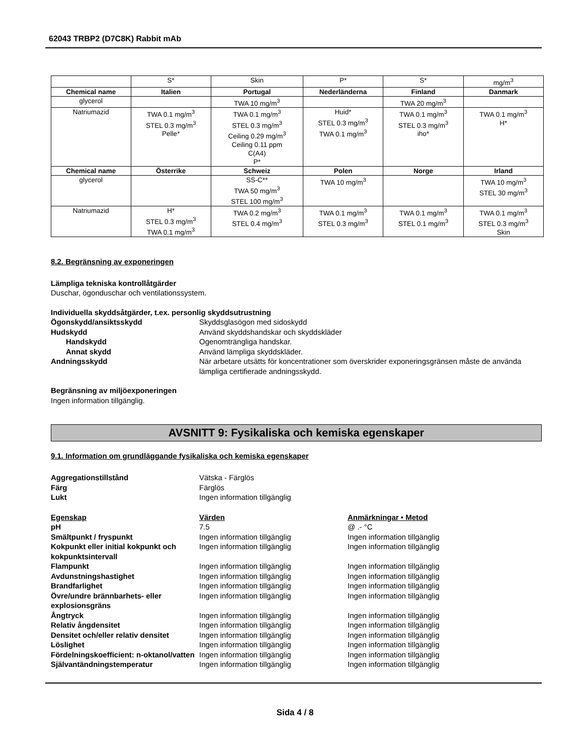62043 TRBP2 (D7C8K) Rabbit mAb
| | S* | Skin | P* | S* | mg/m<sup>3</sup> |
| Chemical name | Italien | Portugal | Nederländerna | Finland | Danmark |
| glycerol | | TWA 10 mg/m<sup>3</sup> | | TWA 20 mg/m<sup>3</sup> | |
| Natriumazid | TWA 0.1 mg/m<sup>3</sup> STEL 0.3 mg/m<sup>3</sup> Pelle* | TWA 0.1 mg/m<sup>3</sup> STEL 0.3 mg/m<sup>3</sup> Ceiling 0.29 mg/m<sup>3</sup> Ceiling 0.11 ppm C(A4) P* | Huid* STEL 0.3 mg/m<sup>3</sup> TWA 0.1 mg/m<sup>3</sup> | TWA 0.1 mg/m<sup>3</sup> STEL 0.3 mg/m<sup>3</sup> iho* | TWA 0.1 mg/m<sup>3</sup> H* |
| Chemical name | Österrike | Schweiz | Polen | Norge | Irland |
| glycerol | | SS-C** TWA 50 mg/m<sup>3</sup> STEL 100 mg/m<sup>3</sup> | TWA 10 mg/m<sup>3</sup> | | TWA 10 mg/m<sup>3</sup> STEL 30 mg/m<sup>3</sup> |
| Natriumazid | H* STEL 0.3 mg/m<sup>3</sup> TWA 0.1 mg/m<sup>3</sup> | TWA 0.2 mg/m<sup>3</sup> STEL 0.4 mg/m<sup>3</sup> | TWA 0.1 mg/m<sup>3</sup> STEL 0.3 mg/m<sup>3</sup> | TWA 0.1 mg/m<sup>3</sup> STEL 0.1 mg/m<sup>3</sup> | TWA 0.1 mg/m<sup>3</sup> STEL 0.3 mg/m<sup>3</sup> Skin |
8.2. Begränsning av exponeringen
Lämpliga tekniska kontrollåtgärder
Duschar, ögonduschar och ventilationssystem.
Individuella skyddsåtgärder, t.ex. personlig skyddsutrustning
Ögonskydd/ansiktsskydd Skyddsglasögon med sidoskydd Hudskydd Använd skyddshandskar och skyddskläder Handskydd Ogenomträngliga handskar. Annat skydd Använd lämpliga skyddskläder. Andningsskydd När arbetare utsätts för koncentrationer som överskrider exponeringsgränsen måste de använda lämpliga certifierade andningsskydd.
Begränsning av miljöexponeringen
Ingen information tillgänglig.
AVSNITT 9: Fysikaliska och kemiska egenskaper
9.1. Information om grundläggande fysikaliska och kemiska egenskaper
Aggregationstillstånd Vätska - Färglös Färg Färglös Lukt Ingen information tillgänglig
Egenskap Värden Anmärkningar • Metod pH 7.5 @ .- °C Smältpunkt / fryspunkt Ingen information tillgänglig Ingen information tillgänglig Kokpunkt eller initial kokpunkt och kokpunktsintervall Ingen information tillgänglig Ingen information tillgänglig Flampunkt Ingen information tillgänglig Ingen information tillgänglig Avdunstningshastighet Ingen information tillgänglig Ingen information tillgänglig Brandfarlighet Ingen information tillgänglig Ingen information tillgänglig Övre/undre brännbarhets- eller explosionsgräns Ingen information tillgänglig Ingen information tillgänglig Ångtryck Ingen information tillgänglig Ingen information tillgänglig Relativ ångdensitet Ingen information tillgänglig Ingen information tillgänglig Densitet och/eller relativ densitet Ingen information tillgänglig Ingen information tillgänglig Löslighet Ingen information tillgänglig Ingen information tillgänglig Fördelningskoefficient: n-oktanol/vatten Ingen information tillgänglig Ingen information tillgänglig Självantändningstemperatur Ingen information tillgänglig Ingen information tillgänglig
Sida 4 / 8